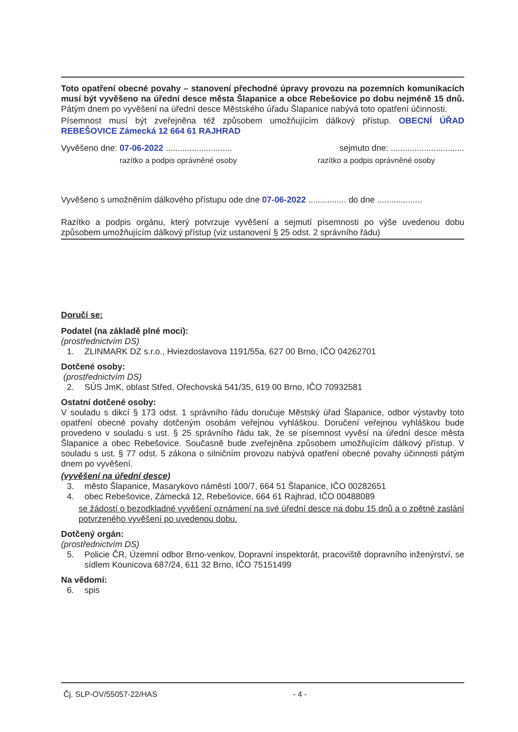Toto opatření obecné povahy – stanovení přechodné úpravy provozu na pozemních komunikacích musí být vyvěšeno na úřední desce města Šlapanice a obce Rebešovice po dobu nejméně 15 dnů. Pátým dnem po vyvěšení na úřední desce Městského úřadu Šlapanice nabývá toto opatření účinnosti.
Písemnost musí být zveřejněna též způsobem umožňujícím dálkový přístup. OBECNÍ ÚŘAD REBEŠOVICE Zámecká 12 664 61 RAJHRAD
Vyvěšeno dne: 07-06-2022 ............................ sejmuto dne: ...............................
razítko a podpis oprávněné osoby razítko a podpis oprávněné osoby
Vyvěšeno s umožněním dálkového přístupu ode dne 07-06-2022 ................ do dne ...................
Razítko a podpis orgánu, který potvrzuje vyvěšení a sejmutí písemnosti po výše uvedenou dobu způsobem umožňujícím dálkový přístup (viz ustanovení § 25 odst. 2 správního řádu)
Doručí se:
Podatel (na základě plné moci):
(prostřednictvím DS)
1. ZLINMARK DZ s.r.o., Hviezdoslavova 1191/55a, 627 00 Brno, IČO 04262701
Dotčené osoby:
(prostřednictvím DS)
2. SÚS JmK, oblast Střed, Ořechovská 541/35, 619 00 Brno, IČO 70932581
Ostatní dotčené osoby:
V souladu s dikcí § 173 odst. 1 správního řádu doručuje Městský úřad Šlapanice, odbor výstavby toto opatření obecné povahy dotčeným osobám veřejnou vyhláškou. Doručení veřejnou vyhláškou bude provedeno v souladu s ust. § 25 správního řádu tak, že se písemnost vyvěsí na úřední desce města Šlapanice a obec Rebešovice. Současně bude zveřejněna způsobem umožňujícím dálkový přístup. V souladu s ust. § 77 odst. 5 zákona o silničním provozu nabývá opatření obecné povahy účinnosti pátým dnem po vyvěšení.
(vyvěšení na úřední desce)
3. město Šlapanice, Masarykovo náměstí 100/7, 664 51 Šlapanice, IČO 00282651
4. obec Rebešovice, Zámecká 12, Rebešovice, 664 61 Rajhrad, IČO 00488089
se žádostí o bezodkladné vyvěšení oznámení na své úřední desce na dobu 15 dnů a o zpětné zaslání potvrzeného vyvěšení po uvedenou dobu.
Dotčený orgán:
(prostřednictvím DS)
5. Policie ČR, Územní odbor Brno-venkov, Dopravní inspektorát, pracoviště dopravního inženýrství, se sídlem Kounicova 687/24, 611 32 Brno, IČO 75151499
Na vědomí:
6. spis
Čj. SLP-OV/55057-22/HAS - 4 -